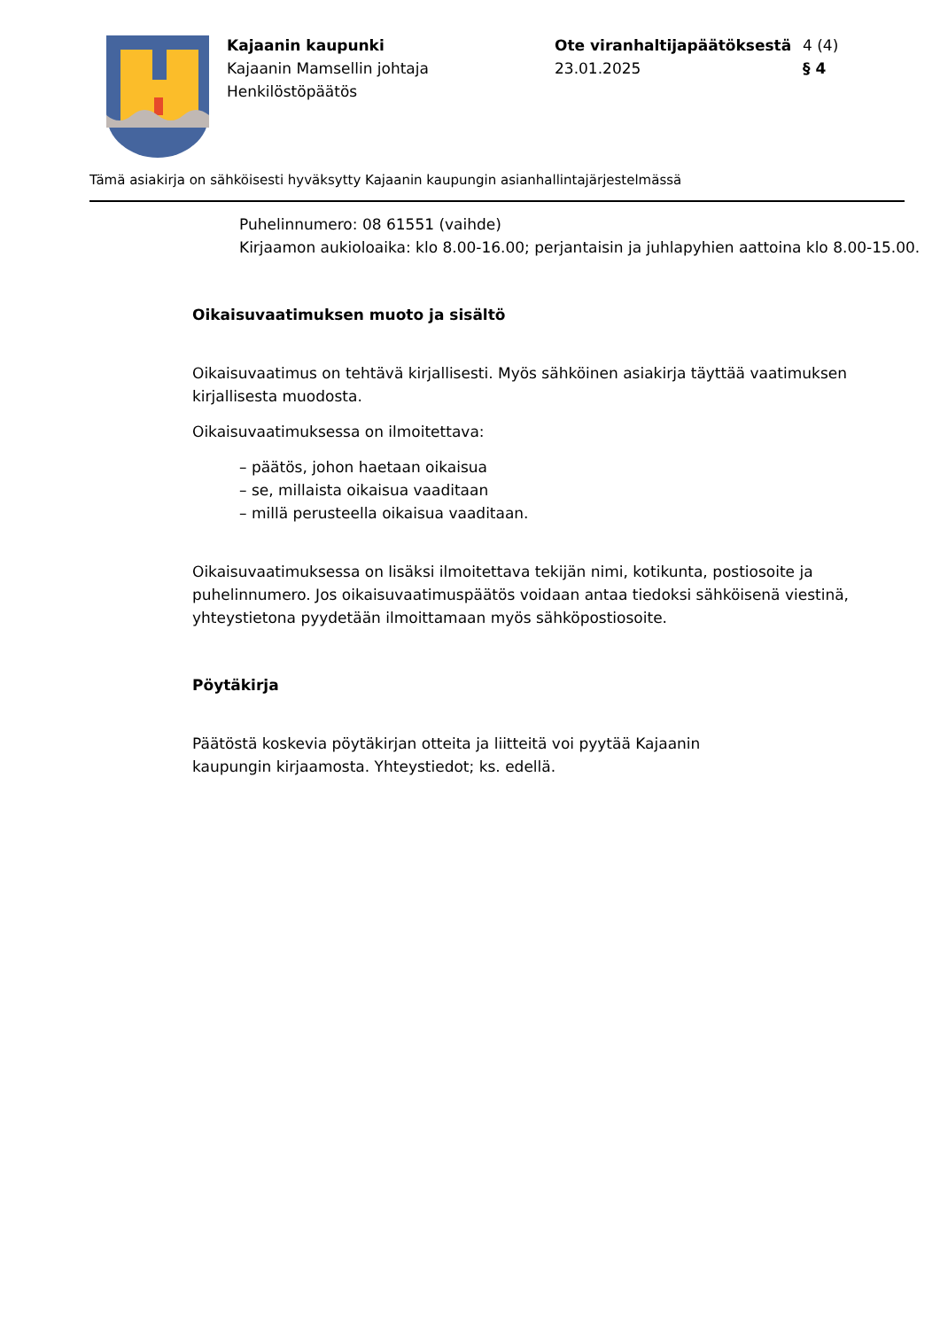Kajaanin kaupunki
Kajaanin Mamsellin johtaja
Henkilöstöpäätös
Ote viranhaltijapäätöksestä
23.01.2025
4 (4)
§ 4
Tämä asiakirja on sähköisesti hyväksytty Kajaanin kaupungin asianhallintajärjestelmässä
Puhelinnumero: 08 61551 (vaihde)
Kirjaamon aukioloaika: klo 8.00-16.00; perjantaisin ja juhlapyhien aattoina klo 8.00-15.00.
Oikaisuvaatimuksen muoto ja sisältö
Oikaisuvaatimus on tehtävä kirjallisesti. Myös sähköinen asiakirja täyttää vaatimuksen kirjallisesta muodosta.
Oikaisuvaatimuksessa on ilmoitettava:
– päätös, johon haetaan oikaisua
– se, millaista oikaisua vaaditaan
– millä perusteella oikaisua vaaditaan.
Oikaisuvaatimuksessa on lisäksi ilmoitettava tekijän nimi, kotikunta, postiosoite ja puhelinnumero. Jos oikaisuvaatimuspäätös voidaan antaa tiedoksi sähköisenä viestinä, yhteystietona pyydetään ilmoittamaan myös sähköpostiosoite.
Pöytäkirja
Päätöstä koskevia pöytäkirjan otteita ja liitteitä voi pyytää Kajaanin
kaupungin kirjaamosta. Yhteystiedot; ks. edellä.